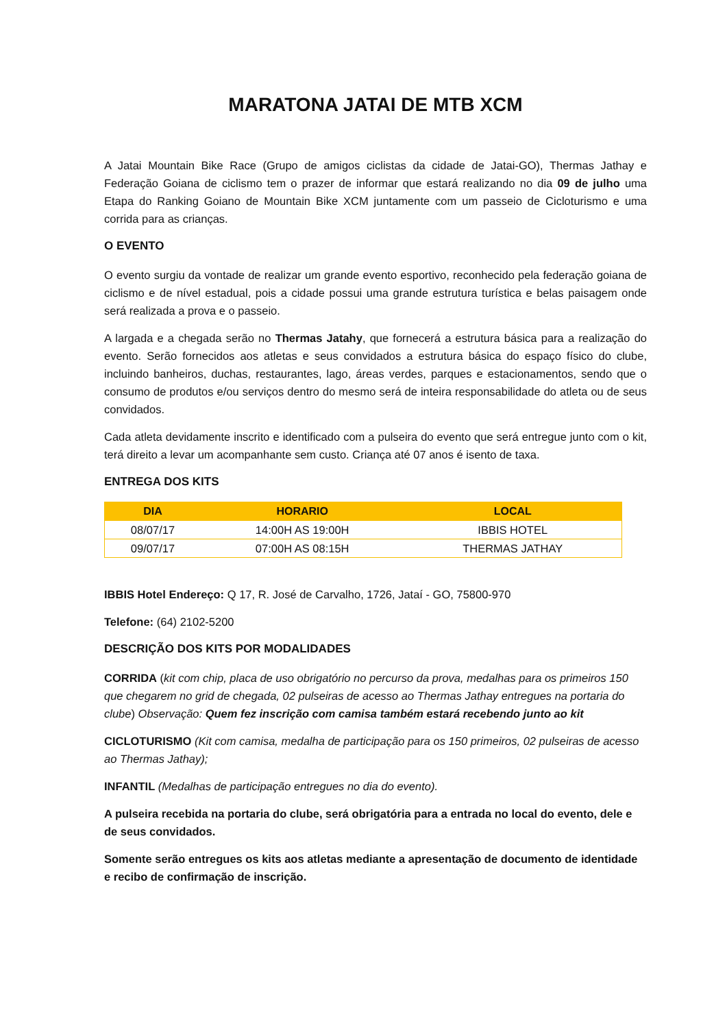MARATONA JATAI DE MTB XCM
A Jatai Mountain Bike Race (Grupo de amigos ciclistas da cidade de Jatai-GO), Thermas Jathay e Federação Goiana de ciclismo tem o prazer de informar que estará realizando no dia 09 de julho uma Etapa do Ranking Goiano de Mountain Bike XCM juntamente com um passeio de Cicloturismo e uma corrida para as crianças.
O EVENTO
O evento surgiu da vontade de realizar um grande evento esportivo, reconhecido pela federação goiana de ciclismo e de nível estadual, pois a cidade possui uma grande estrutura turística e belas paisagem onde será realizada a prova e o passeio.
A largada e a chegada serão no Thermas Jatahy, que fornecerá a estrutura básica para a realização do evento. Serão fornecidos aos atletas e seus convidados a estrutura básica do espaço físico do clube, incluindo banheiros, duchas, restaurantes, lago, áreas verdes, parques e estacionamentos, sendo que o consumo de produtos e/ou serviços dentro do mesmo será de inteira responsabilidade do atleta ou de seus convidados.
Cada atleta devidamente inscrito e identificado com a pulseira do evento que será entregue junto com o kit, terá direito a levar um acompanhante sem custo. Criança até 07 anos é isento de taxa.
ENTREGA DOS KITS
| DIA | HORARIO | LOCAL |
| --- | --- | --- |
| 08/07/17 | 14:00H AS 19:00H | IBBIS HOTEL |
| 09/07/17 | 07:00H AS 08:15H | THERMAS JATHAY |
IBBIS Hotel Endereço: Q 17, R. José de Carvalho, 1726, Jataí - GO, 75800-970
Telefone: (64) 2102-5200
DESCRIÇÃO DOS KITS POR MODALIDADES
CORRIDA (kit com chip, placa de uso obrigatório no percurso da prova, medalhas para os primeiros 150 que chegarem no grid de chegada, 02 pulseiras de acesso ao Thermas Jathay entregues na portaria do clube) Observação: Quem fez inscrição com camisa também estará recebendo junto ao kit
CICLOTURISMO (Kit com camisa, medalha de participação para os 150 primeiros, 02 pulseiras de acesso ao Thermas Jathay);
INFANTIL (Medalhas de participação entregues no dia do evento).
A pulseira recebida na portaria do clube, será obrigatória para a entrada no local do evento, dele e de seus convidados.
Somente serão entregues os kits aos atletas mediante a apresentação de documento de identidade e recibo de confirmação de inscrição.